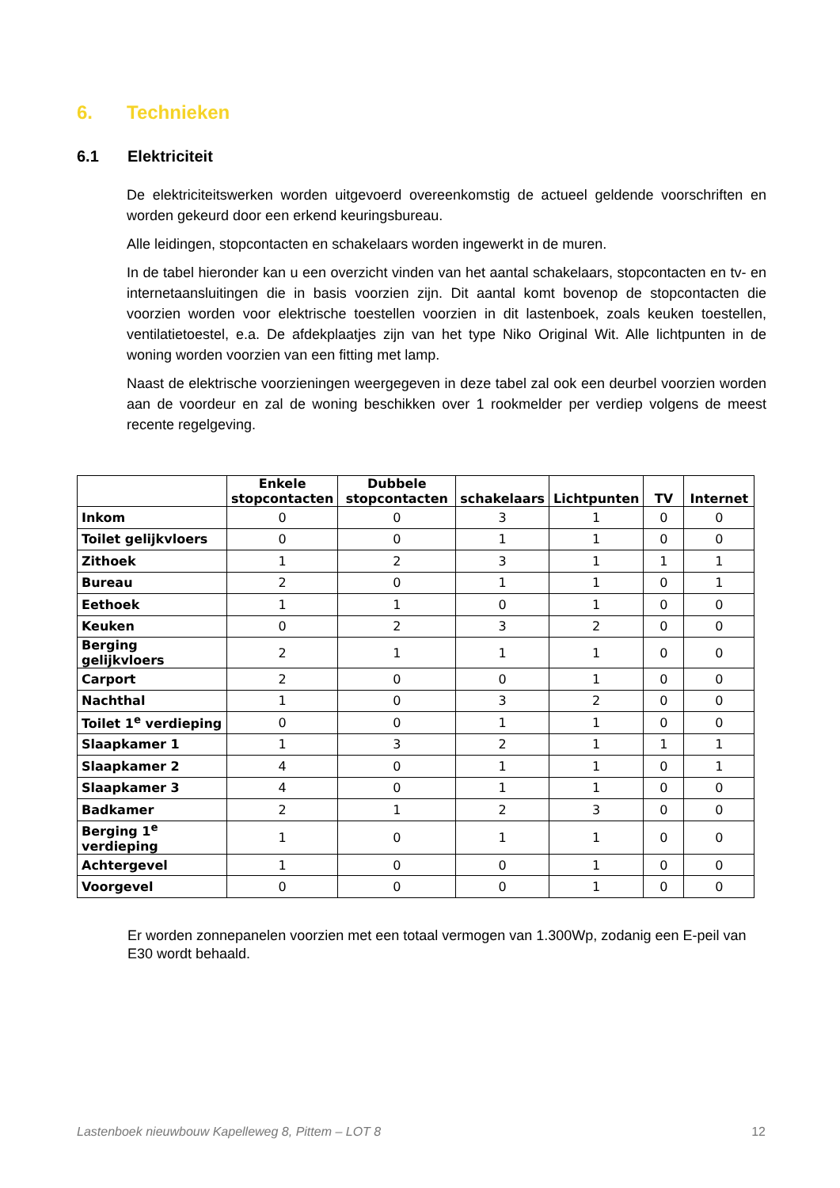6. Technieken
6.1 Elektriciteit
De elektriciteitswerken worden uitgevoerd overeenkomstig de actueel geldende voorschriften en worden gekeurd door een erkend keuringsbureau.
Alle leidingen, stopcontacten en schakelaars worden ingewerkt in de muren.
In de tabel hieronder kan u een overzicht vinden van het aantal schakelaars, stopcontacten en tv- en internetaansluitingen die in basis voorzien zijn. Dit aantal komt bovenop de stopcontacten die voorzien worden voor elektrische toestellen voorzien in dit lastenboek, zoals keuken toestellen, ventilatietoestel, e.a. De afdekplaatjes zijn van het type Niko Original Wit. Alle lichtpunten in de woning worden voorzien van een fitting met lamp.
Naast de elektrische voorzieningen weergegeven in deze tabel zal ook een deurbel voorzien worden aan de voordeur en zal de woning beschikken over 1 rookmelder per verdiep volgens de meest recente regelgeving.
| | Enkele stopcontacten | Dubbele stopcontacten | schakelaars | Lichtpunten | TV | Internet |
| --- | --- | --- | --- | --- | --- | --- |
| Inkom | 0 | 0 | 3 | 1 | 0 | 0 |
| Toilet gelijkvloers | 0 | 0 | 1 | 1 | 0 | 0 |
| Zithoek | 1 | 2 | 3 | 1 | 1 | 1 |
| Bureau | 2 | 0 | 1 | 1 | 0 | 1 |
| Eethoek | 1 | 1 | 0 | 1 | 0 | 0 |
| Keuken | 0 | 2 | 3 | 2 | 0 | 0 |
| Berging gelijkvloers | 2 | 1 | 1 | 1 | 0 | 0 |
| Carport | 2 | 0 | 0 | 1 | 0 | 0 |
| Nachthal | 1 | 0 | 3 | 2 | 0 | 0 |
| Toilet 1<sup>e</sup> verdieping | 0 | 0 | 1 | 1 | 0 | 0 |
| Slaapkamer 1 | 1 | 3 | 2 | 1 | 1 | 1 |
| Slaapkamer 2 | 4 | 0 | 1 | 1 | 0 | 1 |
| Slaapkamer 3 | 4 | 0 | 1 | 1 | 0 | 0 |
| Badkamer | 2 | 1 | 2 | 3 | 0 | 0 |
| Berging 1<sup>e</sup> verdieping | 1 | 0 | 1 | 1 | 0 | 0 |
| Achtergevel | 1 | 0 | 0 | 1 | 0 | 0 |
| Voorgevel | 0 | 0 | 0 | 1 | 0 | 0 |
Er worden zonnepanelen voorzien met een totaal vermogen van 1.300Wp, zodanig een E-peil van E30 wordt behaald.
Lastenboek nieuwbouw Kapelleweg 8, Pittem – LOT 8 12